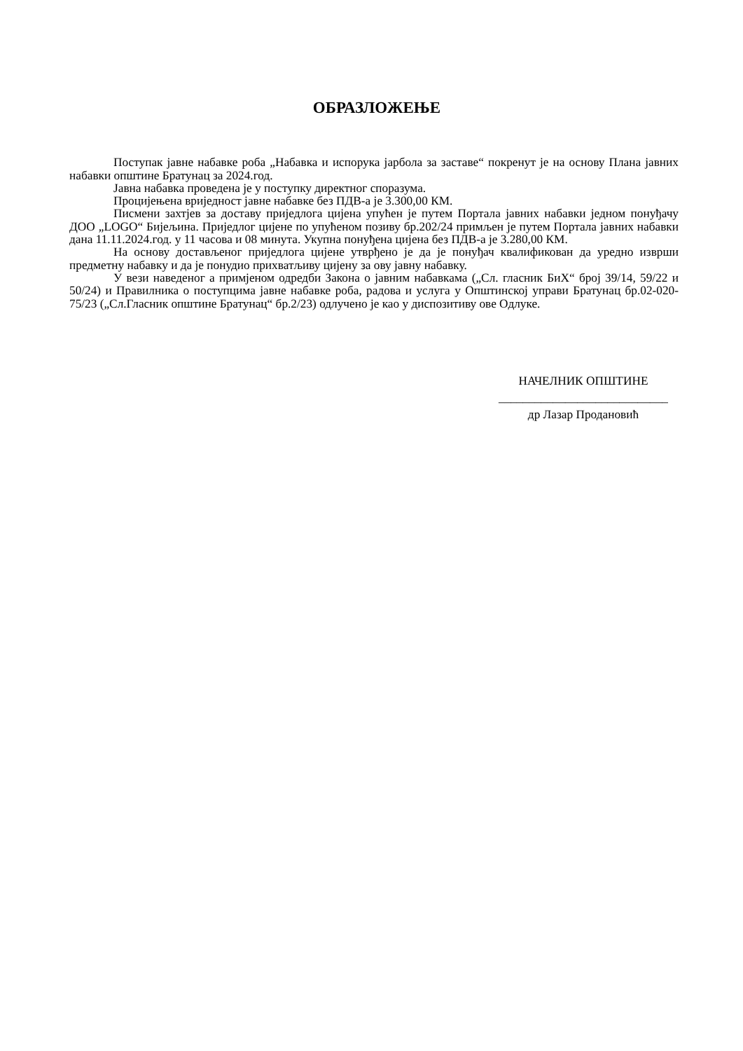ОБРАЗЛОЖЕЊЕ
Поступак јавне набавке роба „Набавка и испорука јарбола за заставе“ покренут је на основу Плана јавних набавки општине Братунац за 2024.год.
Јавна набавка проведена је у поступку директног споразума.
Процијењена вриједност јавне набавке без ПДВ-а је 3.300,00 КМ.
Писмени захтјев за доставу приједлога цијена упућен је путем Портала јавних набавки једном понуђачу ДОО „LOGO“ Бијељина. Приједлог цијене по упућеном позиву бр.202/24 примљен је путем Портала јавних набавки дана 11.11.2024.год. у 11 часова и 08 минута. Укупна понуђена цијена без ПДВ-а је 3.280,00 КМ.
На основу достављеног приједлога цијене утврђено је да је понуђач квалификован да уредно изврши предметну набавку и да је понудио прихватљиву цијену за ову јавну набавку.
У вези наведеног а примјеном одредби Закона о јавним набавкама („Сл. гласник БиХ“ број 39/14, 59/22 и 50/24) и Правилника о поступцима јавне набавке роба, радова и услуга у Општинској управи Братунац бр.02-020-75/23 („Сл.Гласник општине Братунац“ бр.2/23) одлучено је као у диспозитиву ове Одлуке.
НАЧЕЛНИК ОПШТИНЕ
____________________________
др Лазар Продановић